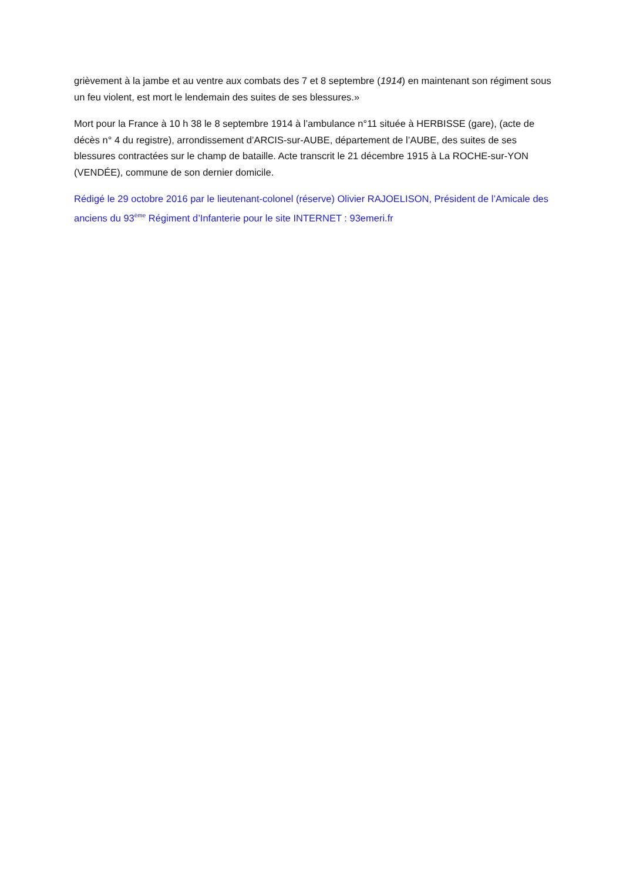grièvement à la jambe et au ventre aux combats des 7 et 8 septembre (1914) en maintenant son régiment sous un feu violent, est mort le lendemain des suites de ses blessures.»
Mort pour la France à 10 h 38 le 8 septembre 1914 à l’ambulance n°11 située à HERBISSE (gare), (acte de décès n° 4 du registre), arrondissement d’ARCIS-sur-AUBE, département de l’AUBE, des suites de ses blessures contractées sur le champ de bataille. Acte transcrit le 21 décembre 1915 à La ROCHE-sur-YON (VENDÉE), commune de son dernier domicile.
Rédigé le 29 octobre 2016 par le lieutenant-colonel (réserve) Olivier RAJOELISON, Président de l’Amicale des anciens du 93<sup>ème</sup> Régiment d’Infanterie pour le site INTERNET : 93emeri.fr